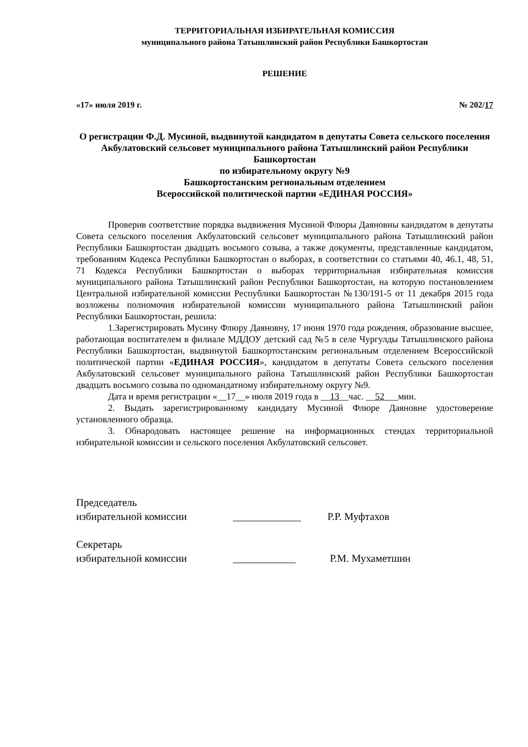ТЕРРИТОРИАЛЬНАЯ ИЗБИРАТЕЛЬНАЯ КОМИССИЯ
муниципального района Татышлинский район Республики Башкортостан
РЕШЕНИЕ
«17» июля 2019 г. № 202/17
О регистрации Ф.Д. Мусиной, выдвинутой кандидатом в депутаты Совета сельского поселения Акбулатовский сельсовет муниципального района Татышлинский район Республики Башкортостан
по избирательному округу №9
Башкортостанским региональным отделением
Всероссийской политической партии «ЕДИНАЯ РОССИЯ»
Проверив соответствие порядка выдвижения Мусиной Флюры Даяновны кандидатом в депутаты Совета сельского поселения Акбулатовский сельсовет муниципального района Татышлинский район Республики Башкортостан двадцать восьмого созыва, а также документы, представленные кандидатом, требованиям Кодекса Республики Башкортостан о выборах, в соответствии со статьями 40, 46.1, 48, 51, 71 Кодекса Республики Башкортостан о выборах территориальная избирательная комиссия муниципального района Татышлинский район Республики Башкортостан, на которую постановлением Центральной избирательной комиссии Республики Башкортостан №130/191-5 от 11 декабря 2015 года возложены полномочия избирательной комиссии муниципального района Татышлинский район Республики Башкортостан, решила:
1.Зарегистрировать Мусину Флюру Даяновну, 17 июня 1970 года рождения, образование высшее, работающая воспитателем в филиале МДДОУ детский сад №5 в селе Чургулды Татышлинского района Республики Башкортостан, выдвинутой Башкортостанским региональным отделением Всероссийской политической партии «ЕДИНАЯ РОССИЯ», кандидатом в депутаты Совета сельского поселения Акбулатовский сельсовет муниципального района Татышлинский район Республики Башкортостан двадцать восьмого созыва по одномандатному избирательному округу №9.
Дата и время регистрации «__17__» июля 2019 года в __13__час. __52___мин.
2. Выдать зарегистрированному кандидату Мусиной Флюре Даяновне удостоверение установленного образца.
3. Обнародовать настоящее решение на информационных стендах территориальной избирательной комиссии и сельского поселения Акбулатовский сельсовет.
Председатель
избирательной комиссии
_____________
Р.Р. Муфтахов
Секретарь
избирательной комиссии
____________
Р.М. Мухаметшин